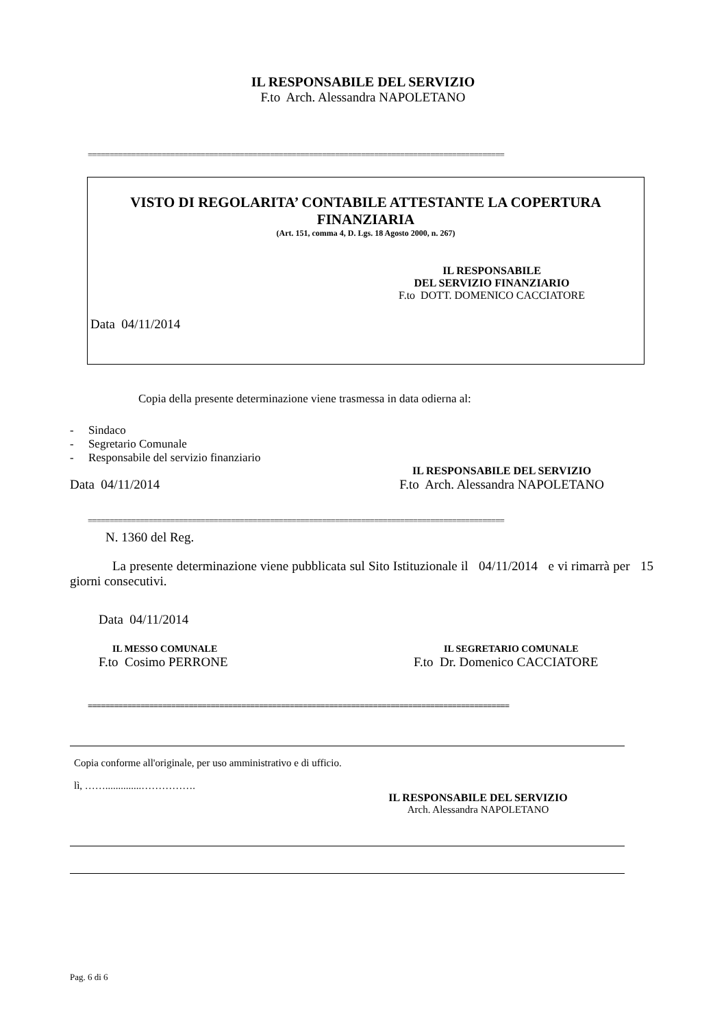IL RESPONSABILE DEL SERVIZIO
F.to Arch. Alessandra NAPOLETANO
================================================================================================
VISTO DI REGOLARITA’ CONTABILE ATTESTANTE LA COPERTURA
FINANZIARIA
(Art. 151, comma 4, D. Lgs. 18 Agosto 2000, n. 267)
IL RESPONSABILE
DEL SERVIZIO FINANZIARIO
F.to DOTT. DOMENICO CACCIATORE
Data 04/11/2014
Copia della presente determinazione viene trasmessa in data odierna al:
- Sindaco
- Segretario Comunale
- Responsabile del servizio finanziario
Data 04/11/2014
IL RESPONSABILE DEL SERVIZIO
F.to Arch. Alessandra NAPOLETANO
================================================================================================
N. 1360 del Reg.
La presente determinazione viene pubblicata sul Sito Istituzionale il 04/11/2014 e vi rimarrà per 15 giorni consecutivi.
Data 04/11/2014
IL MESSO COMUNALE
F.to Cosimo PERRONE
IL SEGRETARIO COMUNALE
F.to Dr. Domenico CACCIATORE
================================================================================================
Copia conforme all'originale, per uso amministrativo e di ufficio.
lì, ……..............…………….
IL RESPONSABILE DEL SERVIZIO
Arch. Alessandra NAPOLETANO
Pag. 6 di 6